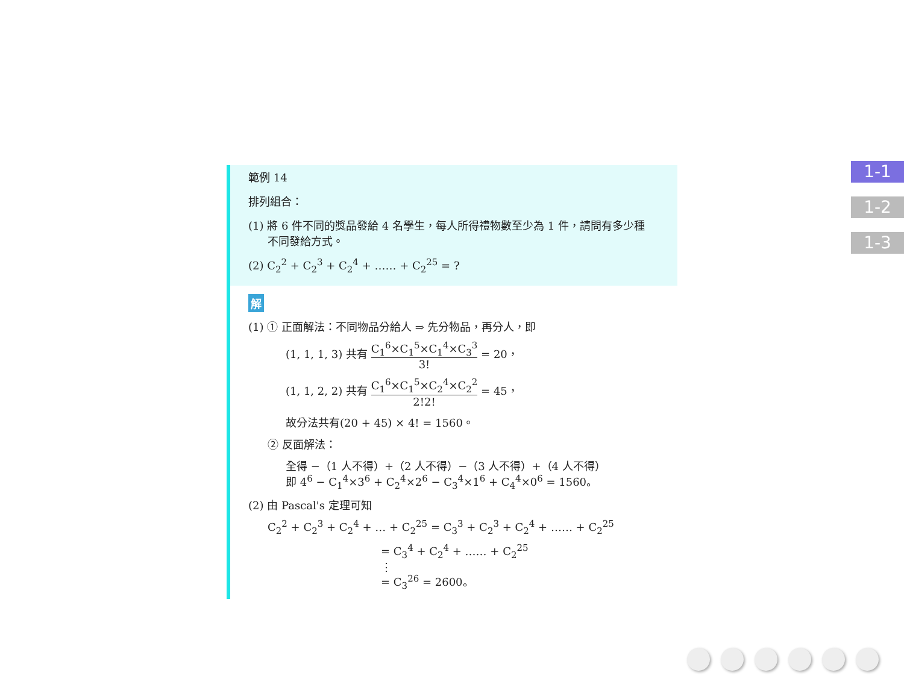範例 14
排列組合：
(1) 將 6 件不同的獎品發給 4 名學生，每人所得禮物數至少為 1 件，請問有多少種
不同發給方式。
(2) C<sub>2</sub><sup>2</sup> + C<sub>2</sub><sup>3</sup> + C<sub>2</sub><sup>4</sup> + …… + C<sub>2</sub><sup>25</sup> = ?
解
(1) ① 正面解法：不同物品分給人 ⇒ 先分物品，再分人，即
(1, 1, 1, 3) 共有 C<sub>1</sub><sup>6</sup>×C<sub>1</sub><sup>5</sup>×C<sub>1</sub><sup>4</sup>×C<sub>3</sub><sup>3</sup> 3! = 20，
(1, 1, 2, 2) 共有 C<sub>1</sub><sup>6</sup>×C<sub>1</sub><sup>5</sup>×C<sub>2</sub><sup>4</sup>×C<sub>2</sub><sup>2</sup> 2!2! = 45，
故分法共有(20 + 45) × 4! = 1560。
② 反面解法：
全得 −（1 人不得）+（2 人不得）−（3 人不得）+（4 人不得）
即 4<sup>6</sup> − C<sub>1</sub><sup>4</sup>×3<sup>6</sup> + C<sub>2</sub><sup>4</sup>×2<sup>6</sup> − C<sub>3</sub><sup>4</sup>×1<sup>6</sup> + C<sub>4</sub><sup>4</sup>×0<sup>6</sup> = 1560。
(2) 由 Pascal's 定理可知
C<sub>2</sub><sup>2</sup> + C<sub>2</sub><sup>3</sup> + C<sub>2</sub><sup>4</sup> + … + C<sub>2</sub><sup>25</sup> = C<sub>3</sub><sup>3</sup> + C<sub>2</sub><sup>3</sup> + C<sub>2</sub><sup>4</sup> + …… + C<sub>2</sub><sup>25</sup>
= C<sub>3</sub><sup>4</sup> + C<sub>2</sub><sup>4</sup> + …… + C<sub>2</sub><sup>25</sup>
⋮
= C<sub>3</sub><sup>26</sup> = 2600。
1-1
1-2
1-3